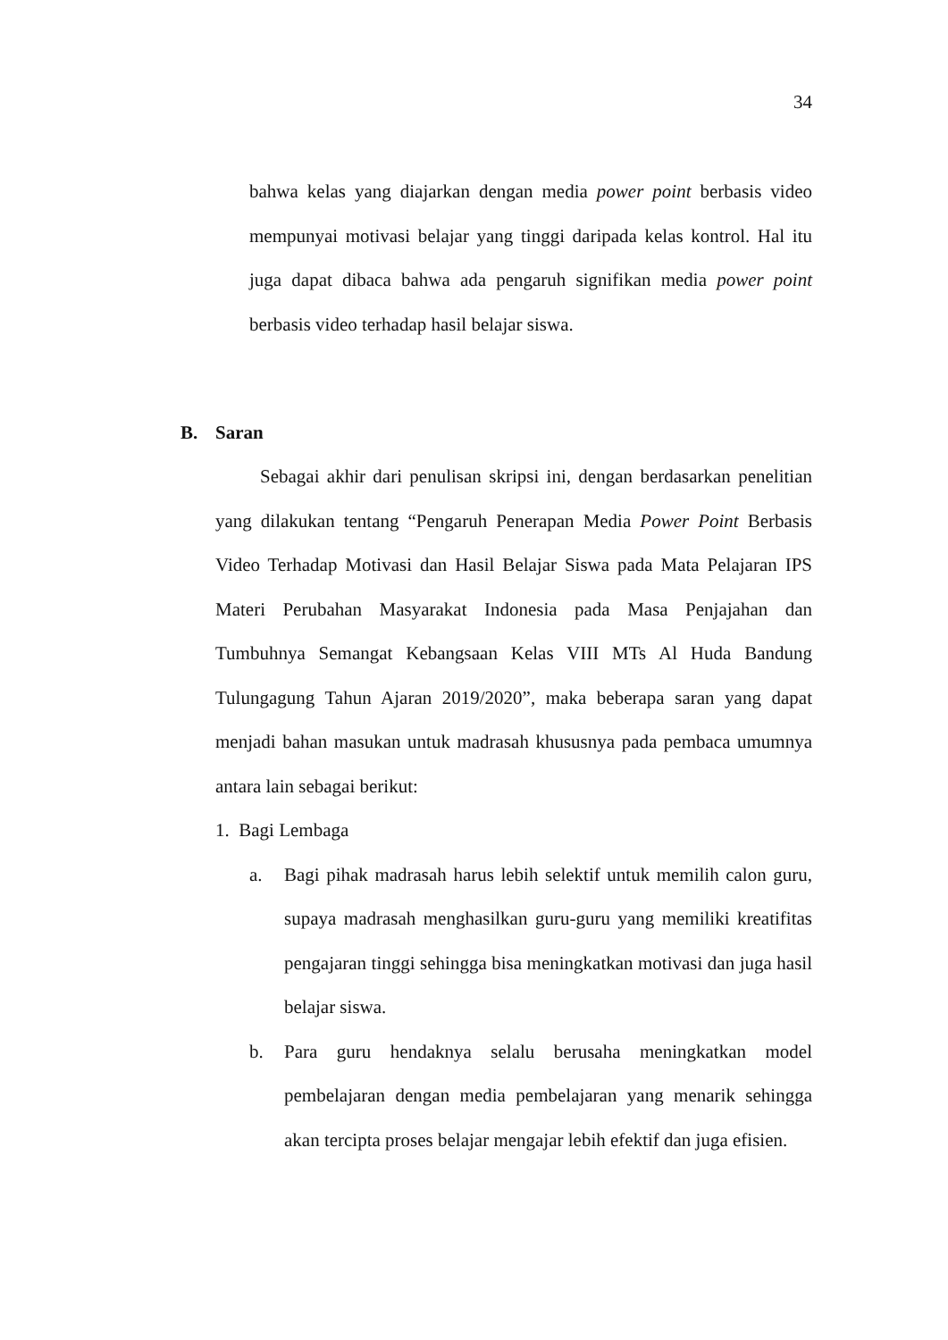34
bahwa kelas yang diajarkan dengan media power point berbasis video mempunyai motivasi belajar yang tinggi daripada kelas kontrol. Hal itu juga dapat dibaca bahwa ada pengaruh signifikan media power point berbasis video terhadap hasil belajar siswa.
B. Saran
Sebagai akhir dari penulisan skripsi ini, dengan berdasarkan penelitian yang dilakukan tentang “Pengaruh Penerapan Media Power Point Berbasis Video Terhadap Motivasi dan Hasil Belajar Siswa pada Mata Pelajaran IPS Materi Perubahan Masyarakat Indonesia pada Masa Penjajahan dan Tumbuhnya Semangat Kebangsaan Kelas VIII MTs Al Huda Bandung Tulungagung Tahun Ajaran 2019/2020”, maka beberapa saran yang dapat menjadi bahan masukan untuk madrasah khususnya pada pembaca umumnya antara lain sebagai berikut:
1. Bagi Lembaga
a. Bagi pihak madrasah harus lebih selektif untuk memilih calon guru, supaya madrasah menghasilkan guru-guru yang memiliki kreatifitas pengajaran tinggi sehingga bisa meningkatkan motivasi dan juga hasil belajar siswa.
b. Para guru hendaknya selalu berusaha meningkatkan model pembelajaran dengan media pembelajaran yang menarik sehingga akan tercipta proses belajar mengajar lebih efektif dan juga efisien.